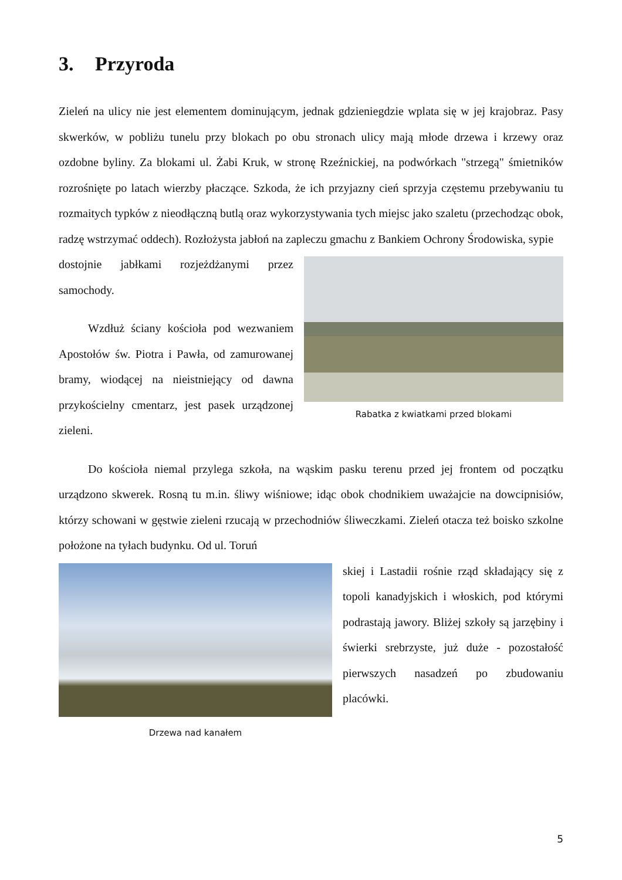3. Przyroda
Zieleń na ulicy nie jest elementem dominującym, jednak gdzieniegdzie wplata się w jej krajobraz. Pasy skwerków, w pobliżu tunelu przy blokach po obu stronach ulicy mają młode drzewa i krzewy oraz ozdobne byliny. Za blokami ul. Żabi Kruk, w stronę Rzeźnic­kiej, na podwórkach "strzegą" śmietników rozrośnięte po latach wierzby płaczące. Szkoda, że ich przyjazny cień sprzyja częstemu przebywaniu tu rozmaitych typków z nieodłączną butlą oraz wykorzystywania tych miejsc jako szaletu (przechodząc obok, radzę wstrzymać oddech). Rozłożysta jabłoń na zapleczu gmachu z Bankiem Ochrony Środowiska, sypie
dostojnie jabłkami rozjeżdżanymi przez samochody.
Wzdłuż ściany kościoła pod wezwa­niem Apostołów św. Piotra i Pawła, od zamurowanej bramy, wiodącej na nieist­niejący od dawna przykościelny cmentarz, jest pasek urządzonej zieleni.
Rabatka z kwiatkami przed blokami
Do kościoła niemal przylega szkoła, na wąskim pasku terenu przed jej frontem od początku urządzono skwerek. Rosną tu m.in. śliwy wiśniowe; idąc obok chodnikiem uważajcie na dowcipnisiów, którzy schowani w gęstwie zieleni rzucają w przechodniów śliweczkami. Zieleń otacza też boisko szkolne położone na tyłach budynku. Od ul. Toruń­
Drzewa nad kanałem
skiej i Lastadii rośnie rząd składający się z topoli kanadyjskich i włoskich, pod którymi podrastają jawory. Bliżej szkoły są jarzębiny i świerki srebrzyste, już duże - pozostałość pierwszych na­sadzeń po zbudowaniu placówki.
5